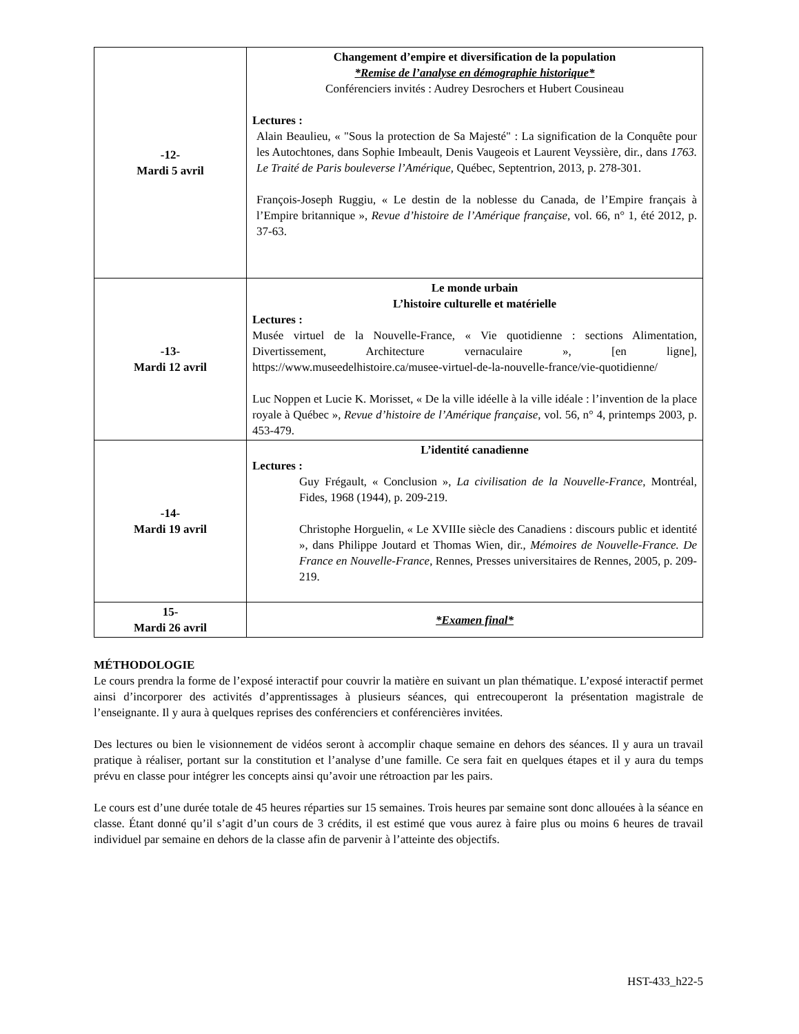| -12- Mardi 5 avril | Changement d’empire et diversification de la population *Remise de l’analyse en démographie historique* Conférenciers invités : Audrey Desrochers et Hubert Cousineau Lectures : Alain Beaulieu, « "Sous la protection de Sa Majesté" : La signification de la Conquête pour les Autochtones, dans Sophie Imbeault, Denis Vaugeois et Laurent Veyssière, dir., dans 1763. Le Traité de Paris bouleverse l’Amérique, Québec, Septentrion, 2013, p. 278-301. François-Joseph Ruggiu, « Le destin de la noblesse du Canada, de l’Empire français à l’Empire britannique », Revue d’histoire de l’Amérique française , vol. 66, n° 1, été 2012, p. 37-63. |
| -13- Mardi 12 avril | Le monde urbain L’histoire culturelle et matérielle Lectures : Musée virtuel de la Nouvelle-France, « Vie quotidienne : sections Alimentation, Divertissement, Architecture vernaculaire », [en ligne], https://www.museedelhistoire.ca/musee-virtuel-de-la-nouvelle-france/vie-quotidienne/ Luc Noppen et Lucie K. Morisset, « De la ville idéelle à la ville idéale : l’invention de la place royale à Québec », Revue d’histoire de l’Amérique française , vol. 56, n° 4, printemps 2003, p. 453-479. |
| -14- Mardi 19 avril | L’identité canadienne Lectures : Guy Frégault, « Conclusion », La civilisation de la Nouvelle-France , Montréal, Fides, 1968 (1944), p. 209-219. Christophe Horguelin, « Le XVIIIe siècle des Canadiens : discours public et identité », dans Philippe Joutard et Thomas Wien, dir., Mémoires de Nouvelle-France. De France en Nouvelle-France , Rennes, Presses universitaires de Rennes, 2005, p. 209-219. |
| 15- Mardi 26 avril | *Examen final* |
MÉTHODOLOGIE
Le cours prendra la forme de l’exposé interactif pour couvrir la matière en suivant un plan thématique. L’exposé interactif permet ainsi d’incorporer des activités d’apprentissages à plusieurs séances, qui entrecouperont la présentation magistrale de l’enseignante. Il y aura à quelques reprises des conférenciers et conférencières invitées.
Des lectures ou bien le visionnement de vidéos seront à accomplir chaque semaine en dehors des séances. Il y aura un travail pratique à réaliser, portant sur la constitution et l’analyse d’une famille. Ce sera fait en quelques étapes et il y aura du temps prévu en classe pour intégrer les concepts ainsi qu’avoir une rétroaction par les pairs.
Le cours est d’une durée totale de 45 heures réparties sur 15 semaines. Trois heures par semaine sont donc allouées à la séance en classe. Étant donné qu’il s’agit d’un cours de 3 crédits, il est estimé que vous aurez à faire plus ou moins 6 heures de travail individuel par semaine en dehors de la classe afin de parvenir à l’atteinte des objectifs.
HST-433_h22-5